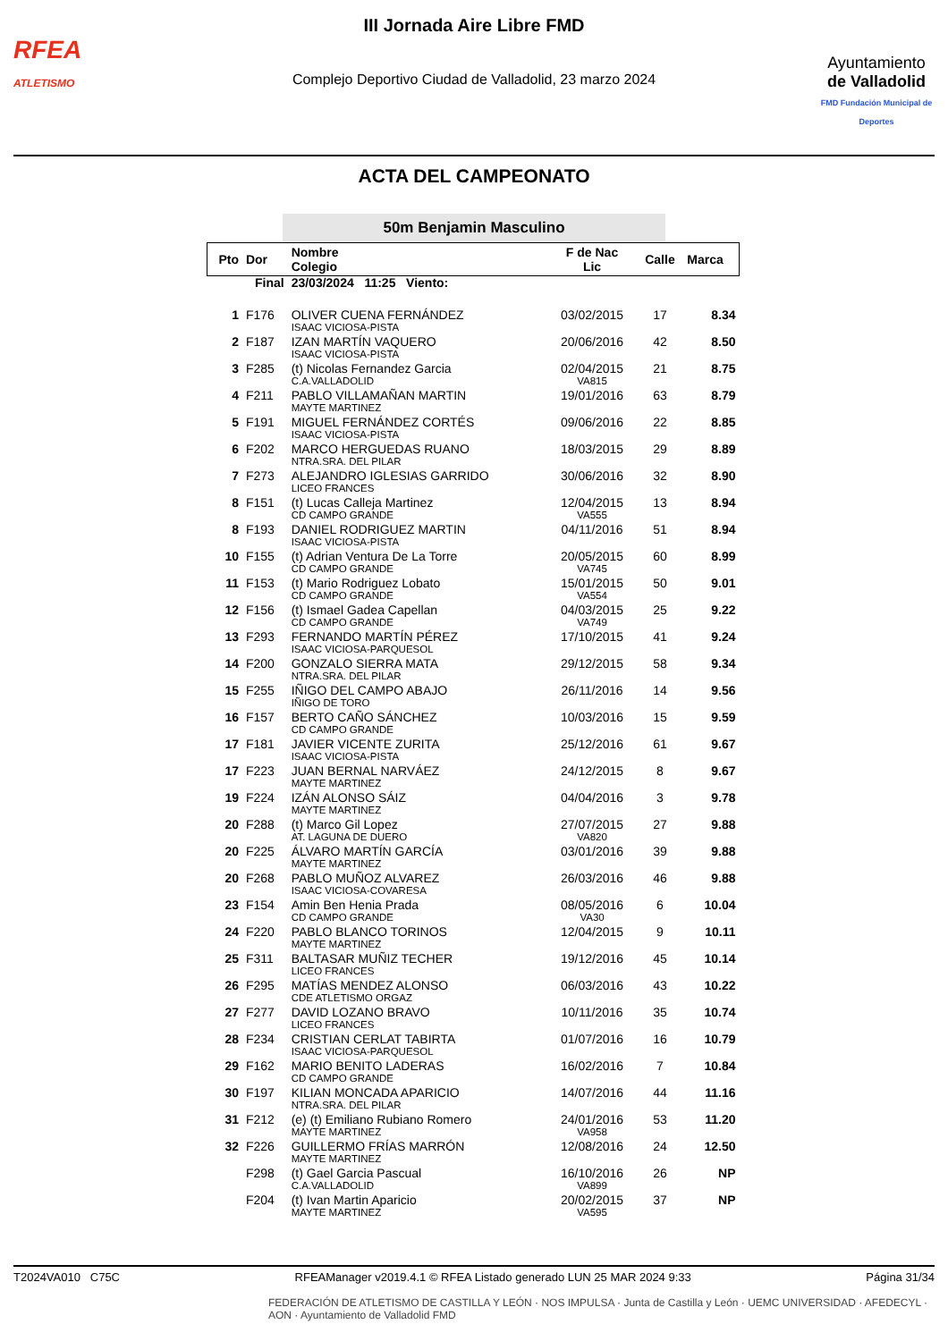RFEA
ATLETISMO
III Jornada Aire Libre FMD
Complejo Deportivo Ciudad de Valladolid, 23 marzo 2024
Ayuntamiento
de Valladolid
FMD Fundación Municipal de Deportes
ACTA DEL CAMPEONATO
50m Benjamin Masculino
| Pto | Dor | Nombre Colegio | F de Nac Lic | Calle | Marca |
| --- | --- | --- | --- | --- | --- |
| Final | | 23/03/2024 11:25 Viento: | | | |
| 1 | F176 | OLIVER CUENA FERNÁNDEZ | 03/02/2015 | 17 | 8.34 |
| | | ISAAC VICIOSA-PISTA | | | |
| 2 | F187 | IZAN MARTÍN VAQUERO | 20/06/2016 | 42 | 8.50 |
| | | ISAAC VICIOSA-PISTA | | | |
| 3 | F285 | (t) Nicolas Fernandez Garcia | 02/04/2015 | 21 | 8.75 |
| | | C.A.VALLADOLID | VA815 | | |
| 4 | F211 | PABLO VILLAMAÑAN MARTIN | 19/01/2016 | 63 | 8.79 |
| | | MAYTE MARTINEZ | | | |
| 5 | F191 | MIGUEL FERNÁNDEZ CORTÉS | 09/06/2016 | 22 | 8.85 |
| | | ISAAC VICIOSA-PISTA | | | |
| 6 | F202 | MARCO HERGUEDAS RUANO | 18/03/2015 | 29 | 8.89 |
| | | NTRA.SRA. DEL PILAR | | | |
| 7 | F273 | ALEJANDRO IGLESIAS GARRIDO | 30/06/2016 | 32 | 8.90 |
| | | LICEO FRANCES | | | |
| 8 | F151 | (t) Lucas Calleja Martinez | 12/04/2015 | 13 | 8.94 |
| | | CD CAMPO GRANDE | VA555 | | |
| 8 | F193 | DANIEL RODRIGUEZ MARTIN | 04/11/2016 | 51 | 8.94 |
| | | ISAAC VICIOSA-PISTA | | | |
| 10 | F155 | (t) Adrian Ventura De La Torre | 20/05/2015 | 60 | 8.99 |
| | | CD CAMPO GRANDE | VA745 | | |
| 11 | F153 | (t) Mario Rodriguez Lobato | 15/01/2015 | 50 | 9.01 |
| | | CD CAMPO GRANDE | VA554 | | |
| 12 | F156 | (t) Ismael Gadea Capellan | 04/03/2015 | 25 | 9.22 |
| | | CD CAMPO GRANDE | VA749 | | |
| 13 | F293 | FERNANDO MARTÍN PÉREZ | 17/10/2015 | 41 | 9.24 |
| | | ISAAC VICIOSA-PARQUESOL | | | |
| 14 | F200 | GONZALO SIERRA MATA | 29/12/2015 | 58 | 9.34 |
| | | NTRA.SRA. DEL PILAR | | | |
| 15 | F255 | IÑIGO DEL CAMPO ABAJO | 26/11/2016 | 14 | 9.56 |
| | | IÑIGO DE TORO | | | |
| 16 | F157 | BERTO CAÑO SÁNCHEZ | 10/03/2016 | 15 | 9.59 |
| | | CD CAMPO GRANDE | | | |
| 17 | F181 | JAVIER VICENTE ZURITA | 25/12/2016 | 61 | 9.67 |
| | | ISAAC VICIOSA-PISTA | | | |
| 17 | F223 | JUAN BERNAL NARVÁEZ | 24/12/2015 | 8 | 9.67 |
| | | MAYTE MARTINEZ | | | |
| 19 | F224 | IZÁN ALONSO SÁIZ | 04/04/2016 | 3 | 9.78 |
| | | MAYTE MARTINEZ | | | |
| 20 | F288 | (t) Marco Gil Lopez | 27/07/2015 | 27 | 9.88 |
| | | AT. LAGUNA DE DUERO | VA820 | | |
| 20 | F225 | ÁLVARO MARTÍN GARCÍA | 03/01/2016 | 39 | 9.88 |
| | | MAYTE MARTINEZ | | | |
| 20 | F268 | PABLO MUÑOZ ALVAREZ | 26/03/2016 | 46 | 9.88 |
| | | ISAAC VICIOSA-COVARESA | | | |
| 23 | F154 | Amin Ben Henia Prada | 08/05/2016 | 6 | 10.04 |
| | | CD CAMPO GRANDE | VA30 | | |
| 24 | F220 | PABLO BLANCO TORINOS | 12/04/2015 | 9 | 10.11 |
| | | MAYTE MARTINEZ | | | |
| 25 | F311 | BALTASAR MUÑIZ TECHER | 19/12/2016 | 45 | 10.14 |
| | | LICEO FRANCES | | | |
| 26 | F295 | MATÍAS MENDEZ ALONSO | 06/03/2016 | 43 | 10.22 |
| | | CDE ATLETISMO ORGAZ | | | |
| 27 | F277 | DAVID LOZANO BRAVO | 10/11/2016 | 35 | 10.74 |
| | | LICEO FRANCES | | | |
| 28 | F234 | CRISTIAN CERLAT TABIRTA | 01/07/2016 | 16 | 10.79 |
| | | ISAAC VICIOSA-PARQUESOL | | | |
| 29 | F162 | MARIO BENITO LADERAS | 16/02/2016 | 7 | 10.84 |
| | | CD CAMPO GRANDE | | | |
| 30 | F197 | KILIAN MONCADA APARICIO | 14/07/2016 | 44 | 11.16 |
| | | NTRA.SRA. DEL PILAR | | | |
| 31 | F212 | (e) (t) Emiliano Rubiano Romero | 24/01/2016 | 53 | 11.20 |
| | | MAYTE MARTINEZ | VA958 | | |
| 32 | F226 | GUILLERMO FRÍAS MARRÓN | 12/08/2016 | 24 | 12.50 |
| | | MAYTE MARTINEZ | | | |
| | F298 | (t) Gael Garcia Pascual | 16/10/2016 | 26 | NP |
| | | C.A.VALLADOLID | VA899 | | |
| | F204 | (t) Ivan Martin Aparicio | 20/02/2015 | 37 | NP |
| | | MAYTE MARTINEZ | VA595 | | |
T2024VA010 C75C RFEAManager v2019.4.1 © RFEA Listado generado LUN 25 MAR 2024 9:33 Página 31/34
FEDERACIÓN DE ATLETISMO DE CASTILLA Y LEÓN · NOS IMPULSA · Junta de Castilla y León · UEMC UNIVERSIDAD · AFEDECYL · AON · Ayuntamiento de Valladolid FMD